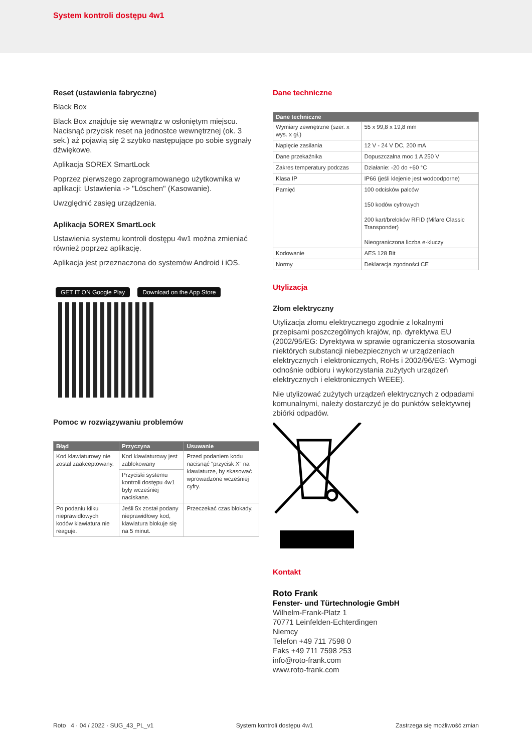System kontroli dostępu 4w1
Reset (ustawienia fabryczne)
Black Box
Black Box znajduje się wewnątrz w osłoniętym miejscu. Nacisnąć przycisk reset na jednostce wewnętrznej (ok. 3 sek.) aż pojawią się 2 szybko następujące po sobie sygnały dźwiękowe.
Aplikacja SOREX SmartLock
Poprzez pierwszego zaprogramowanego użytkownika w aplikacji: Ustawienia -> "Löschen" (Kasowanie).
Uwzględnić zasięg urządzenia.
Aplikacja SOREX SmartLock
Ustawienia systemu kontroli dostępu 4w1 można zmieniać również poprzez aplikację.
Aplikacja jest przeznaczona do systemów Android i iOS.
GET IT ON Google Play Download on the App Store
Pomoc w rozwiązywaniu problemów
| Błąd | Przyczyna | Usuwanie |
| --- | --- | --- |
| Kod klawiaturowy nie został zaakcep­towany. | Kod klawiaturowy jest zablokowany | Przed podaniem kodu nacisnąć "przycisk X" na klawiaturze, by skasować wprowadzone wcześniej cyfry. |
| | Przyciski systemu kontroli dostępu 4w1 były wcześniej naciskane. | |
| Po podaniu kilku nieprawidłowych kodów klawiatura nie reaguje. | Jeśli 5x został podany nieprawidłowy kod, klawiatura blokuje się na 5 minut. | Przeczekać czas blokady. |
Dane techniczne
| Dane techniczne | |
| --- | --- |
| Wymiary zewnętrzne (szer. x wys. x gł.) | 55 x 99,8 x 19,8 mm |
| Napięcie zasilania | 12 V - 24 V DC, 200 mA |
| Dane przekaźnika | Dopuszczalna moc 1 A 250 V |
| Zakres temperatury podczas | Działanie: -20 do +60 °C |
| Klasa IP | IP66 (jeśli klejenie jest wodoodporne) |
| Pamięć | 100 odcisków palców 150 kodów cyfrowych 200 kart/breloków RFID (Mifare Classic Trans­ponder) Nieograniczona liczba e-kluczy |
| Kodowanie | AES 128 Bit |
| Normy | Deklaracja zgodności CE |
Utylizacja
Złom elektryczny
Utylizacja złomu elektrycznego zgodnie z lokalnymi przepisami poszczególnych krajów, np. dyrektywa EU (2002/95/EG: Dyrektywa w sprawie ograniczenia stoso­wania niektórych substancji niebezpiecznych w urządze­niach elektrycznych i elektronicznych, RoHs i 2002/96/EG: Wymogi odnośnie odbioru i wykorzystania zużytych urządzeń elektrycznych i elektronicznych WEEE).
Nie utylizować zużytych urządzeń elektrycznych z odpadami komunalnymi, należy dostarczyć je do punktów selektywnej zbiórki odpadów.
Kontakt
Roto Frank
Fenster- und Türtechnologie GmbH
Wilhelm-Frank-Platz 1
70771 Leinfelden-Echterdingen
Niemcy
Telefon +49 711 7598 0
Faks +49 711 7598 253
info@roto-frank.com
www.roto-frank.com
Roto 4 · 04 / 2022 · SUG_43_PL_v1 System kontroli dostępu 4w1 Zastrzega się możliwość zmian